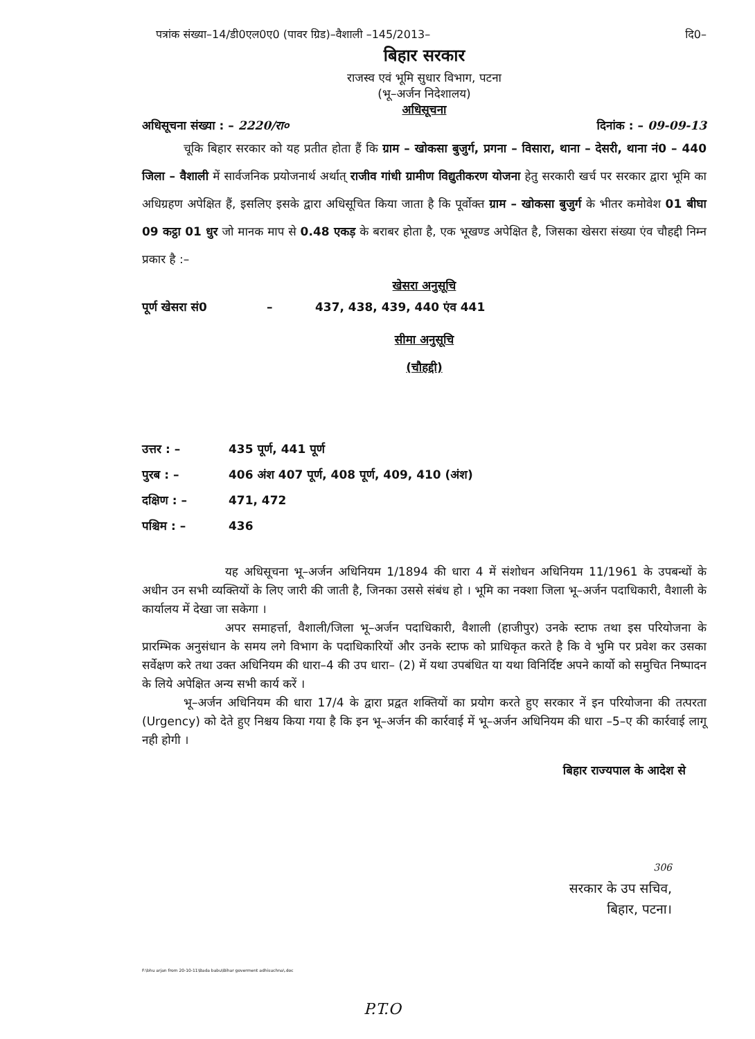पत्रांक संख्या–14/डी0एल0ए0 (पावर ग्रिड)–वैशाली –145/2013– दि0–
बिहार सरकार
राजस्व एवं भूमि सुधार विभाग, पटना
(भू–अर्जन निदेशालय)
अधिसूचना
अधिसूचना संख्या : – 2220/रा० दिनांक : – 09-09-13
चूकि बिहार सरकार को यह प्रतीत होता हैं कि ग्राम – खोकसा बुजुर्ग, प्रगना – विसारा, थाना – देसरी, थाना नं0 – 440 जिला – वैशाली में सार्वजनिक प्रयोजनार्थ अर्थात् राजीव गांधी ग्रामीण विद्युतीकरण योजना हेतु सरकारी खर्च पर सरकार द्वारा भूमि का अधिग्रहण अपेक्षित हैं, इसलिए इसके द्वारा अधिसूचित किया जाता है कि पूर्वोक्त ग्राम – खोकसा बुजुर्ग के भीतर कमोवेश 01 बीघा 09 कट्ठा 01 धुर जो मानक माप से 0.48 एकड़ के बराबर होता है, एक भूखण्ड अपेक्षित है, जिसका खेसरा संख्या एंव चौहद्दी निम्न प्रकार है :–
खेसरा अनुसूचि
पूर्ण खेसरा सं0 – 437, 438, 439, 440 एंव 441
सीमा अनुसूचि
(चौहद्दी)
उत्तर : – 435 पूर्ण, 441 पूर्ण
पुरब : – 406 अंश 407 पूर्ण, 408 पूर्ण, 409, 410 (अंश)
दक्षिण : – 471, 472
पश्चिम : – 436
यह अधिसूचना भू–अर्जन अधिनियम 1/1894 की धारा 4 में संशोधन अधिनियम 11/1961 के उपबन्धों के अधीन उन सभी व्यक्तियों के लिए जारी की जाती है, जिनका उससे संबंध हो । भूमि का नक्शा जिला भू–अर्जन पदाधिकारी, वैशाली के कार्यालय में देखा जा सकेगा ।
अपर समाहर्त्ता, वैशाली/जिला भू–अर्जन पदाधिकारी, वैशाली (हाजीपुर) उनके स्टाफ तथा इस परियोजना के प्रारम्भिक अनुसंधान के समय लगे विभाग के पदाधिकारियों और उनके स्टाफ को प्राधिकृत करते है कि वे भुमि पर प्रवेश कर उसका सर्वेक्षण करे तथा उक्त अधिनियम की धारा–4 की उप धारा– (2) में यथा उपबंधित या यथा विनिर्दिष्ट अपने कार्यो को समुचित निष्पादन के लिये अपेक्षित अन्य सभी कार्य करें ।
भू–अर्जन अधिनियम की धारा 17/4 के द्वारा प्रद्वत शक्तियों का प्रयोग करते हुए सरकार नें इन परियोजना की तत्परता (Urgency) को देते हुए निश्चय किया गया है कि इन भू–अर्जन की कार्रवाई में भू–अर्जन अधिनियम की धारा –5–ए की कार्रवाई लागू नही होगी ।
बिहार राज्यपाल के आदेश से
306
सरकार के उप सचिव,
बिहार, पटना।
F:\bhu arjan from 20-10-11\Bada babu\Bihar goverment adhisuchna\.doc
P.T.O